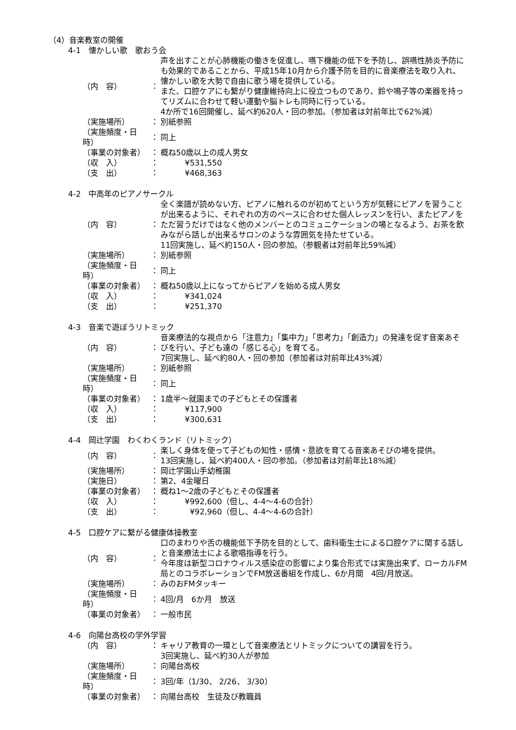（4）音楽教室の開催
4-1　懐かしい歌　歌おう会
| （内 容） | ： | 声を出すことが心肺機能の働きを促進し、嚥下機能の低下を予防し、誤嚥性肺炎予防にも効果的であることから、平成15年10月から介護予防を目的に音楽療法を取り入れ、懐かしい歌を大勢で自由に歌う場を提供している。 また、口腔ケアにも繋がり健康維持向上に役立つものであり、鈴や鳴子等の楽器を持ってリズムに合わせて軽い運動や脳トレも同時に行っている。 4か所で16回開催し、延べ約620人・回の参加。（参加者は対前年比で62%減） |
| （実施場所） | ： | 別紙参照 |
| （実施頻度・日時） | ： | 同上 |
| （事業の対象者） | ： | 概ね50歳以上の成人男女 |
| （収 入） | ： | ¥531,550 |
| （支 出） | ： | ¥468,363 |
4-2　中高年のピアノサークル
| （内 容） | ： | 全く楽譜が読めない方、ピアノに触れるのが初めてという方が気軽にピアノを習うことが出来るように、それぞれの方のペースに合わせた個人レッスンを行い、またピアノをただ習うだけではなく他のメンバーとのコミュニケーションの場となるよう、お茶を飲みながら話しが出来るサロンのような雰囲気を持たせている。 11回実施し、延べ約150人・回の参加。（参観者は対前年比59%減） |
| （実施場所） | ： | 別紙参照 |
| （実施頻度・日時） | ： | 同上 |
| （事業の対象者） | ： | 概ね50歳以上になってからピアノを始める成人男女 |
| （収 入） | ： | ¥341,024 |
| （支 出） | ： | ¥251,370 |
4-3　音楽で遊ぼうリトミック
| （内 容） | ： | 音楽療法的な視点から「注意力」「集中力」「思考力」「創造力」の発達を促す音楽あそびを行い、子ども達の「感じる心」を育てる。 7回実施し、延べ約80人・回の参加（参加者は対前年比43%減） |
| （実施場所） | ： | 別紙参照 |
| （実施頻度・日時） | ： | 同上 |
| （事業の対象者） | ： | 1歳半～就園までの子どもとその保護者 |
| （収 入） | ： | ¥117,900 |
| （支 出） | ： | ¥300,631 |
4-4　岡辻学園　わくわくランド（リトミック）
| （内 容） | ： | 楽しく身体を使って子どもの知性・感情・意欲を育てる音楽あそびの場を提供。 13回実施し、延べ約400人・回の参加。（参加者は対前年比18%減） |
| （実施場所） | ： | 岡辻学園山手幼稚園 |
| （実施日） | ： | 第2、4金曜日 |
| （事業の対象者） | ： | 概ね1～2歳の子どもとその保護者 |
| （収 入） | ： | ¥992,600（但し、4-4～4-6の合計） |
| （支 出） | ： | ¥92,960（但し、4-4～4-6の合計） |
4-5　口腔ケアに繋がる健康体操教室
| （内 容） | ： | 口のまわりや舌の機能低下予防を目的として、歯科衛生士による口腔ケアに関する話しと音楽療法士による歌唱指導を行う。 今年度は新型コロナウィルス感染症の影響により集合形式では実施出来ず、ローカルFM局とのコラボレーションでFM放送番組を作成し、6か月間 4回/月放送。 |
| （実施場所） | ： | みのおFMタッキー |
| （実施頻度・日時） | ： | 4回/月 6か月 放送 |
| （事業の対象者） | ： | 一般市民 |
4-6　向陽台高校の学外学習
| （内 容） | ： | キャリア教育の一環として音楽療法とリトミックについての講習を行う。 3回実施し、延べ約30人が参加 |
| （実施場所） | ： | 向陽台高校 |
| （実施頻度・日時） | ： | 3回/年（1/30、 2/26、 3/30） |
| （事業の対象者） | ： | 向陽台高校 生徒及び教職員 |